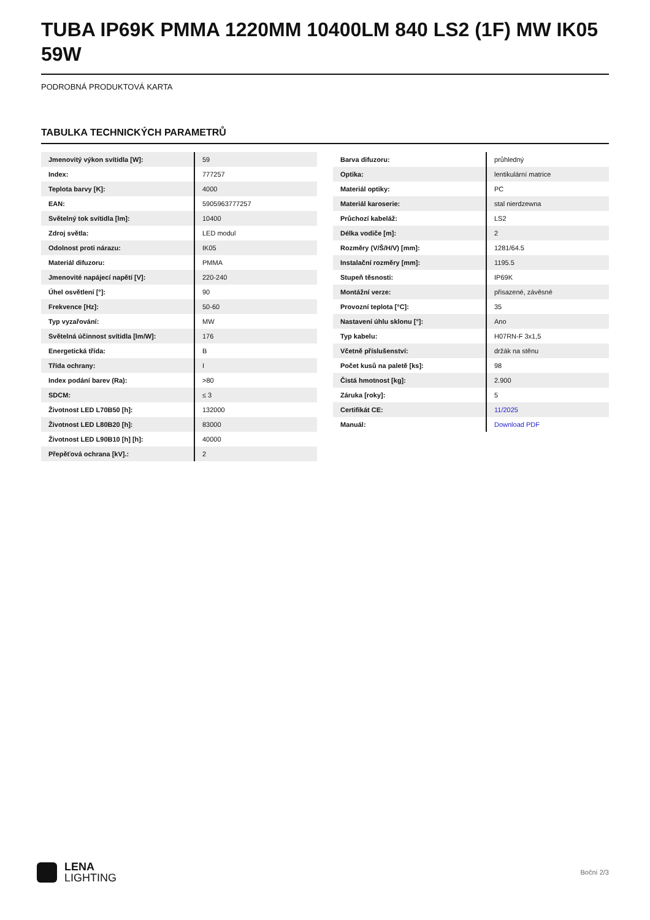TUBA IP69K PMMA 1220MM 10400LM 840 LS2 (1F) MW IK05 59W
PODROBNÁ PRODUKTOVÁ KARTA
TABULKA TECHNICKÝCH PARAMETRŮ
| Jmenovitý výkon svítidla [W]: | 59 |
| Index: | 777257 |
| Teplota barvy [K]: | 4000 |
| EAN: | 5905963777257 |
| Světelný tok svítidla [lm]: | 10400 |
| Zdroj světla: | LED modul |
| Odolnost proti nárazu: | IK05 |
| Materiál difuzoru: | PMMA |
| Jmenovité napájecí napětí [V]: | 220-240 |
| Úhel osvětlení [°]: | 90 |
| Frekvence [Hz]: | 50-60 |
| Typ vyzařování: | MW |
| Světelná účinnost svítidla [lm/W]: | 176 |
| Energetická třída: | B |
| Třída ochrany: | I |
| Index podání barev (Ra): | >80 |
| SDCM: | ≤ 3 |
| Životnost LED L70B50 [h]: | 132000 |
| Životnost LED L80B20 [h]: | 83000 |
| Životnost LED L90B10 [h] [h]: | 40000 |
| Přepěťová ochrana [kV].: | 2 |
| Barva difuzoru: | průhledný |
| Optika: | lentikulární matrice |
| Materiál optiky: | PC |
| Materiál karoserie: | stal nierdzewna |
| Průchozí kabeláž: | LS2 |
| Délka vodiče [m]: | 2 |
| Rozměry (V/Š/H/V) [mm]: | 1281/64.5 |
| Instalační rozměry [mm]: | 1195.5 |
| Stupeň těsnosti: | IP69K |
| Montážní verze: | přisazené, závěsné |
| Provozní teplota [°C]: | 35 |
| Nastavení úhlu sklonu [°]: | Ano |
| Typ kabelu: | H07RN-F 3x1,5 |
| Včetně příslušenství: | držák na stěnu |
| Počet kusů na paletě [ks]: | 98 |
| Čistá hmotnost [kg]: | 2.900 |
| Záruka [roky]: | 5 |
| Certifikát CE: | 11/2025 |
| Manuál: | Download PDF |
LENA
LIGHTING
Boční 2/3